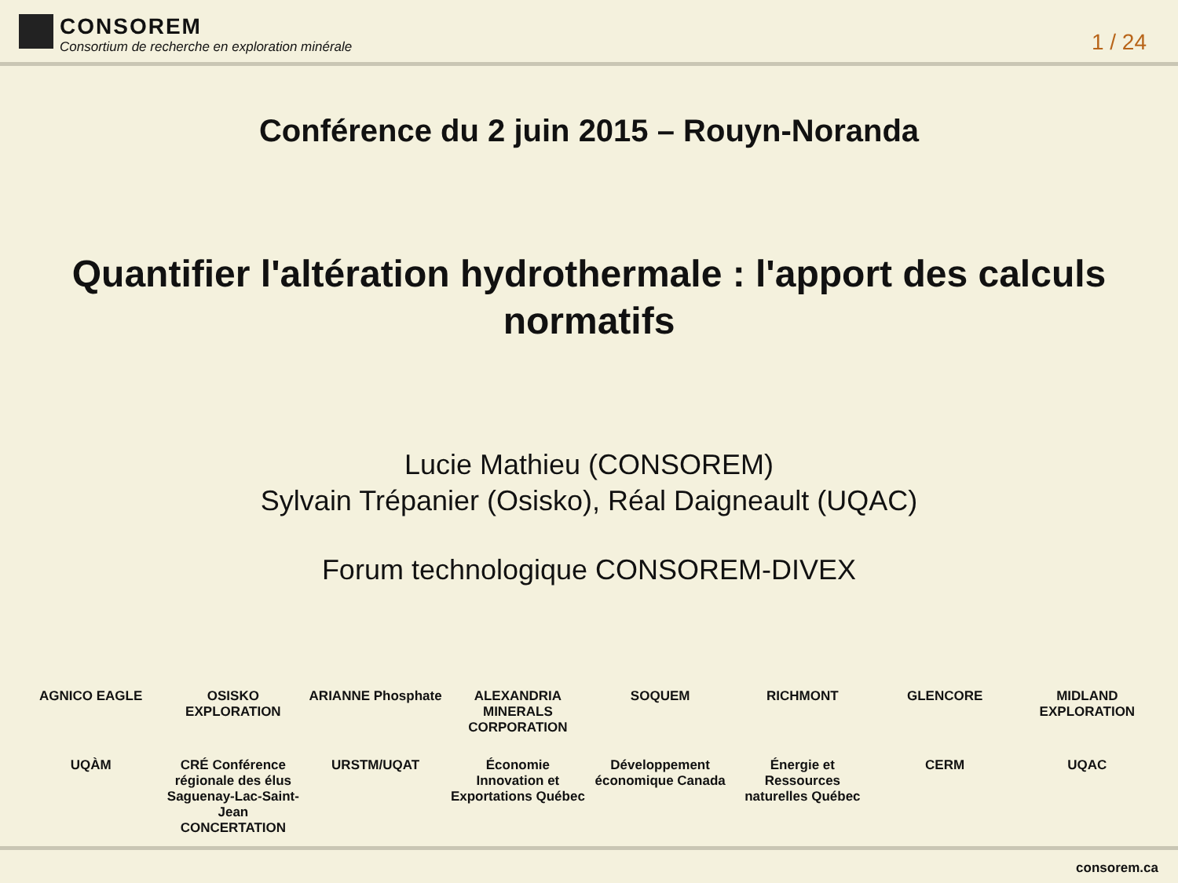CONSOREM
Consortium de recherche en exploration minérale
1 / 24
Conférence du 2 juin 2015 – Rouyn-Noranda
Quantifier l'altération hydrothermale : l'apport des calculs normatifs
Lucie Mathieu (CONSOREM)
Sylvain Trépanier (Osisko), Réal Daigneault (UQAC)
Forum technologique CONSOREM-DIVEX
AGNICO EAGLE
OSISKO EXPLORATION
ARIANNE Phosphate
ALEXANDRIA MINERALS CORPORATION
SOQUEM
RICHMONT
GLENCORE
MIDLAND EXPLORATION
UQÀM
CRÉ Conférence régionale des élus Saguenay-Lac-Saint-Jean CONCERTATION
URSTM/UQAT
Économie Innovation et Exportations Québec
Développement économique Canada
Énergie et Ressources naturelles Québec
CERM
UQAC
consorem.ca